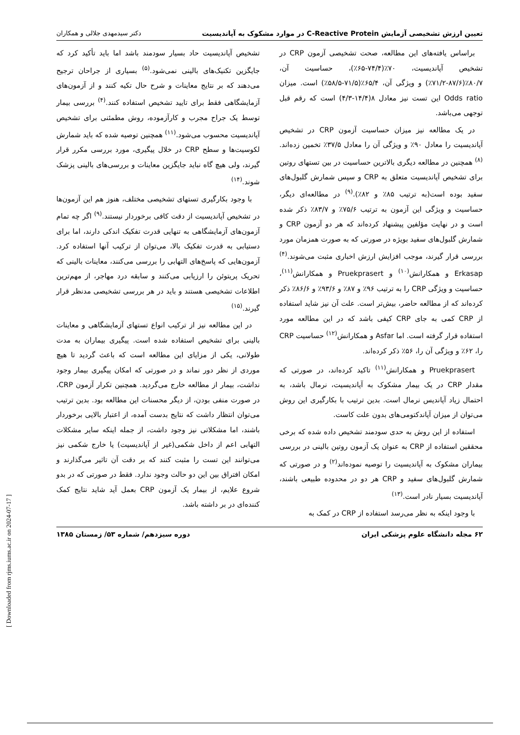تعیین ارزش تشخیصی آزمایش C-Reactive Protein در موارد مشکوک به آپاندیسیت دکتر سیدمهدی جلالی و همکاران
براساس یافته‌های این مطالعه، صحت تشخیصی آزمون CRP در تشخیص آپاندیسیت، ۷۰٪(۷۴/۴-۶۵٪)، حساسیت آن، ۸۰/۷٪(۸۷/۶-۷۱/۲٪) و ویژگی آن، ۶۵/۴٪(۷۱/۵-۵۸/۵٪) است. میزان Odds ratio این تست نیز معادل ۸(۱۴/۴-۴/۳) است که رقم قبل توجهی می‌باشد.
در یک مطالعه نیز میزان حساسیت آزمون CRP در تشخیص آپاندیسیت را معادل ۹۰٪ و ویژگی آن را معادل ۳۷/۵٪ تخمین زده‌اند.<sup>(۸)</sup> همچنین در مطالعه دیگری بالاترین حساسیت در بین تستهای روتین برای تشخیص آپاندیسیت متعلق به CRP و سپس شمارش گلبول‌های سفید بوده است(به ترتیب ۸۵٪ و ۸۲٪).<sup>(۹)</sup> در مطالعه‌ای دیگر، حساسیت و ویژگی این آزمون به ترتیب ۷۵/۶٪ و ۸۳/۷٪ ذکر شده است و در نهایت مؤلفین پیشنهاد کرده‌اند که هر دو آزمون CRP و شمارش گلبول‌های سفید بویژه در صورتی که به صورت همزمان مورد بررسی قرار گیرند، موجب افزایش ارزش اخباری مثبت می‌شوند.<sup>(۴)</sup> Erkasap و همکارانش<sup>(۱۰)</sup> و Pruekprasert و همکارانش<sup>(۱۱)</sup>، حساسیت و ویژگی CRP را به ترتیب ۹۶٪ و ۸۷٪ و ۹۳/۶٪ و ۸۶/۶٪ ذکر کرده‌اند که از مطالعه حاضر، بیش‌تر است. علت آن نیز شاید استفاده از CRP کمی به جای CRP کیفی باشد که در این مطالعه مورد استفاده قرار گرفته است. اما Asfar و همکارانش<sup>(۱۲)</sup> حساسیت CRP را، ۶۲٪ و ویژگی آن را، ۵۶٪ ذکر کرده‌اند.
Pruekprasert و همکارانش<sup>(۱۱)</sup> تاکید کرده‌اند، در صورتی که مقدار CRP در یک بیمار مشکوک به آپاندیسیت، نرمال باشد، به احتمال زیاد آپاندیس نرمال است. بدین ترتیب با بکارگیری این روش می‌توان از میزان آپاندکتومی‌های بدون علت کاست.
استفاده از این روش به حدی سودمند تشخیص داده شده که برخی محققین استفاده از CRP به عنوان یک آزمون روتین بالینی در بررسی بیماران مشکوک به آپاندیسیت را توصیه نموده‌اند<sup>(۲)</sup> و در صورتی که شمارش گلبول‌های سفید و CRP هر دو در محدوده طبیعی باشند، آپاندیسیت بسیار نادر است.<sup>(۱۳)</sup>
با وجود اینکه به نظر می‌رسد استفاده از CRP در کمک به
تشخیص آپاندیسیت حاد بسیار سودمند باشد اما باید تأکید کرد که جایگزین تکنیک‌های بالینی نمی‌شود.<sup>(۵)</sup> بسیاری از جراحان ترجیح می‌دهند که بر نتایج معاینات و شرح حال تکیه کنند و از آزمون‌های آزمایشگاهی فقط برای تایید تشخیص استفاده کنند.<sup>(۴)</sup> بررسی بیمار توسط یک جراح مجرب و کارآزموده، روش مطمئنی برای تشخیص آپاندیسیت محسوب می‌شود.<sup>(۱۱)</sup> همچنین توصیه شده که باید شمارش لکوسیت‌ها و سطح CRP در خلال پیگیری، مورد بررسی مکرر قرار گیرند، ولی هیچ گاه نباید جایگزین معاینات و بررسی‌های بالینی پزشک شوند.<sup>(۱۴)</sup>
با وجود بکارگیری تستهای تشخیصی مختلف، هنوز هم این آزمون‌ها در تشخیص آپاندیسیت از دقت کافی برخوردار نیستند.<sup>(۹)</sup> اگر چه تمام آزمون‌های آزمایشگاهی به تنهایی قدرت تفکیک اندکی دارند، اما برای دستیابی به قدرت تفکیک بالا، می‌توان از ترکیب آنها استفاده کرد. آزمون‌هایی که پاسخ‌های التهابی را بررسی می‌کنند، معاینات بالینی که تحریک پریتوئن را ارزیابی می‌کنند و سابقه درد مهاجر، از مهم‌ترین اطلاعات تشخیصی هستند و باید در هر بررسی تشخیصی مدنظر قرار گیرند.<sup>(۱۵)</sup>
در این مطالعه نیز از ترکیب انواع تستهای آزمایشگاهی و معاینات بالینی برای تشخیص استفاده شده است. پیگیری بیماران به مدت طولانی، یکی از مزایای این مطالعه است که باعث گردید تا هیچ موردی از نظر دور نماند و در صورتی که امکان پیگیری بیمار وجود نداشت، بیمار از مطالعه خارج می‌گردید. همچنین تکرار آزمون CRP، در صورت منفی بودن، از دیگر محسنات این مطالعه بود. بدین ترتیب می‌توان انتظار داشت که نتایج بدست آمده، از اعتبار بالایی برخوردار باشند، اما مشکلاتی نیز وجود داشت، از جمله اینکه سایر مشکلات التهابی اعم از داخل شکمی(غیر از آپاندیسیت) یا خارج شکمی نیز می‌توانند این تست را مثبت کنند که بر دقت آن تاثیر می‌گذارند و امکان افتراق بین این دو حالت وجود ندارد. فقط در صورتی که در بدو شروع علایم، از بیمار یک آزمون CRP بعمل آید شاید نتایج کمک کننده‌ای در بر داشته باشد.
۶۲ مجله دانشگاه علوم پزشکی ایران دوره سیزدهم/ شماره ۵۳/ زمستان ۱۳۸۵
[ Downloaded from rjms.iums.ac.ir on 2024-07-17 ]